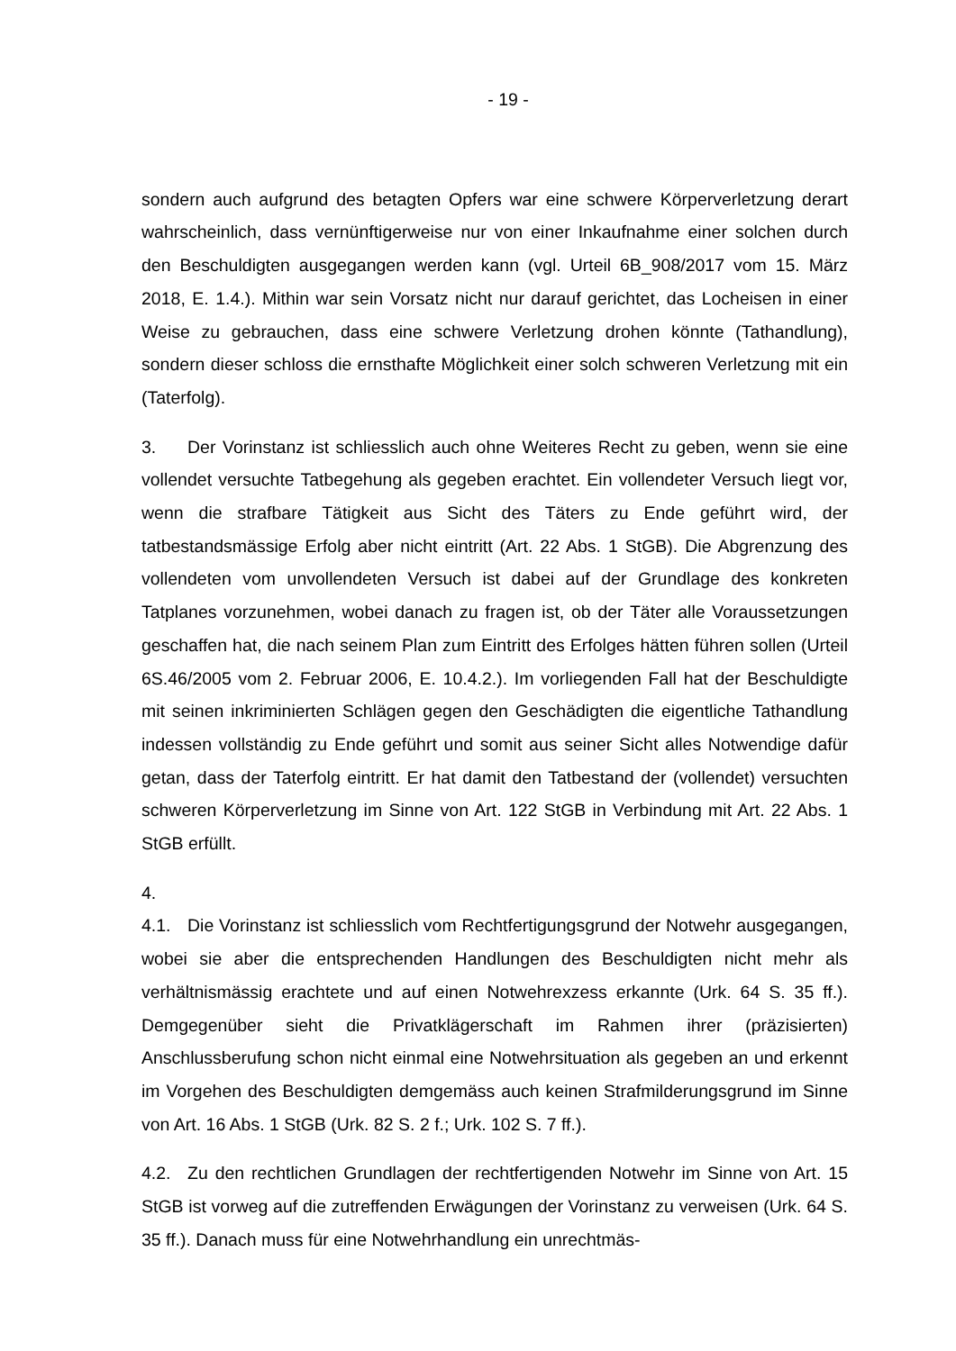- 19 -
sondern auch aufgrund des betagten Opfers war eine schwere Körperverletzung derart wahrscheinlich, dass vernünftigerweise nur von einer Inkaufnahme einer solchen durch den Beschuldigten ausgegangen werden kann (vgl. Urteil 6B_908/2017 vom 15. März 2018, E. 1.4.). Mithin war sein Vorsatz nicht nur darauf gerichtet, das Locheisen in einer Weise zu gebrauchen, dass eine schwere Verletzung drohen könnte (Tathandlung), sondern dieser schloss die ernsthafte Möglichkeit einer solch schweren Verletzung mit ein (Taterfolg).
3. Der Vorinstanz ist schliesslich auch ohne Weiteres Recht zu geben, wenn sie eine vollendet versuchte Tatbegehung als gegeben erachtet. Ein vollendeter Versuch liegt vor, wenn die strafbare Tätigkeit aus Sicht des Täters zu Ende geführt wird, der tatbestandsmässige Erfolg aber nicht eintritt (Art. 22 Abs. 1 StGB). Die Abgrenzung des vollendeten vom unvollendeten Versuch ist dabei auf der Grundlage des konkreten Tatplanes vorzunehmen, wobei danach zu fragen ist, ob der Täter alle Voraussetzungen geschaffen hat, die nach seinem Plan zum Eintritt des Erfolges hätten führen sollen (Urteil 6S.46/2005 vom 2. Februar 2006, E. 10.4.2.). Im vorliegenden Fall hat der Beschuldigte mit seinen inkriminierten Schlägen gegen den Geschädigten die eigentliche Tathandlung indessen vollständig zu Ende geführt und somit aus seiner Sicht alles Notwendige dafür getan, dass der Taterfolg eintritt. Er hat damit den Tatbestand der (vollendet) versuchten schweren Körperverletzung im Sinne von Art. 122 StGB in Verbindung mit Art. 22 Abs. 1 StGB erfüllt.
4.
4.1. Die Vorinstanz ist schliesslich vom Rechtfertigungsgrund der Notwehr ausgegangen, wobei sie aber die entsprechenden Handlungen des Beschuldigten nicht mehr als verhältnismässig erachtete und auf einen Notwehrexzess erkannte (Urk. 64 S. 35 ff.). Demgegenüber sieht die Privatklägerschaft im Rahmen ihrer (präzisierten) Anschlussberufung schon nicht einmal eine Notwehrsituation als gegeben an und erkennt im Vorgehen des Beschuldigten demgemäss auch keinen Strafmilderungsgrund im Sinne von Art. 16 Abs. 1 StGB (Urk. 82 S. 2 f.; Urk. 102 S. 7 ff.).
4.2. Zu den rechtlichen Grundlagen der rechtfertigenden Notwehr im Sinne von Art. 15 StGB ist vorweg auf die zutreffenden Erwägungen der Vorinstanz zu verweisen (Urk. 64 S. 35 ff.). Danach muss für eine Notwehrhandlung ein unrechtmäs-